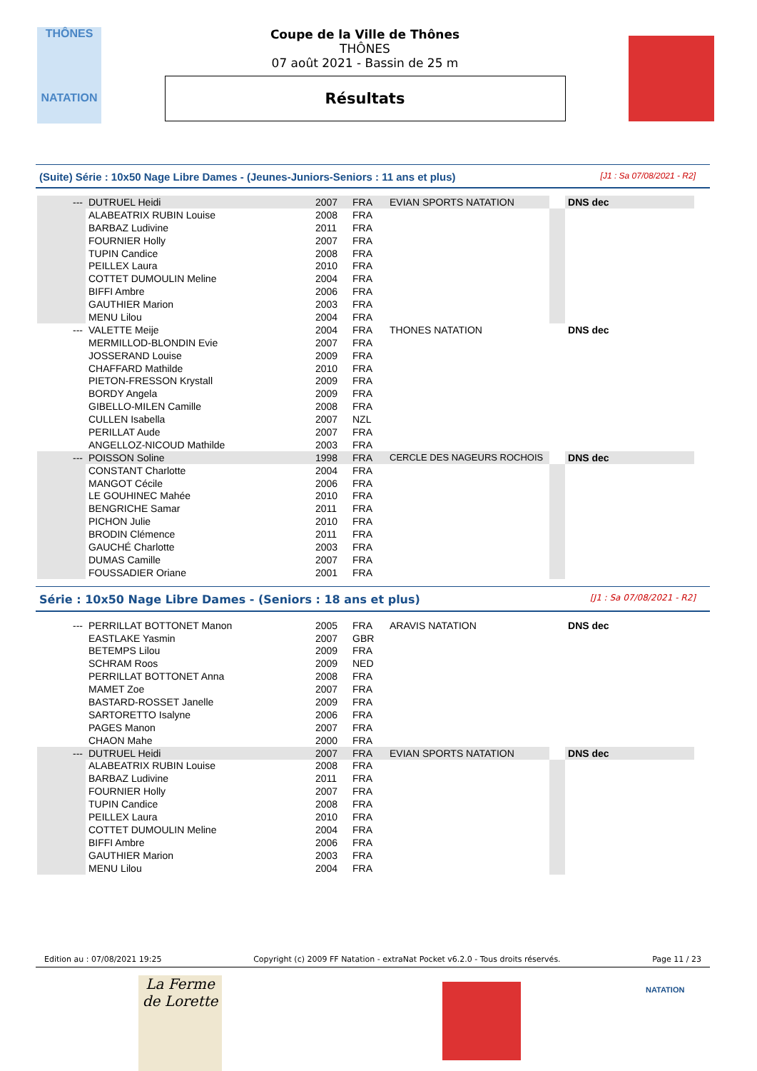THÔNES
NATATION
Coupe de la Ville de Thônes
THÔNES
07 août 2021 - Bassin de 25 m
Résultats
(Suite) Série : 10x50 Nage Libre Dames - (Jeunes-Juniors-Seniors : 11 ans et plus) [J1 : Sa 07/08/2021 - R2]
| --- | DUTRUEL Heidi | 2007 | FRA | EVIAN SPORTS NATATION | | DNS dec |
| | ALABEATRIX RUBIN Louise | 2008 | FRA | | | |
| | BARBAZ Ludivine | 2011 | FRA | | | |
| | FOURNIER Holly | 2007 | FRA | | | |
| | TUPIN Candice | 2008 | FRA | | | |
| | PEILLEX Laura | 2010 | FRA | | | |
| | COTTET DUMOULIN Meline | 2004 | FRA | | | |
| | BIFFI Ambre | 2006 | FRA | | | |
| | GAUTHIER Marion | 2003 | FRA | | | |
| | MENU Lilou | 2004 | FRA | | | |
| --- | VALETTE Meije | 2004 | FRA | THONES NATATION | | DNS dec |
| | MERMILLOD-BLONDIN Evie | 2007 | FRA | | | |
| | JOSSERAND Louise | 2009 | FRA | | | |
| | CHAFFARD Mathilde | 2010 | FRA | | | |
| | PIETON-FRESSON Krystall | 2009 | FRA | | | |
| | BORDY Angela | 2009 | FRA | | | |
| | GIBELLO-MILEN Camille | 2008 | FRA | | | |
| | CULLEN Isabella | 2007 | NZL | | | |
| | PERILLAT Aude | 2007 | FRA | | | |
| | ANGELLOZ-NICOUD Mathilde | 2003 | FRA | | | |
| --- | POISSON Soline | 1998 | FRA | CERCLE DES NAGEURS ROCHOIS | | DNS dec |
| | CONSTANT Charlotte | 2004 | FRA | | | |
| | MANGOT Cécile | 2006 | FRA | | | |
| | LE GOUHINEC Mahée | 2010 | FRA | | | |
| | BENGRICHE Samar | 2011 | FRA | | | |
| | PICHON Julie | 2010 | FRA | | | |
| | BRODIN Clémence | 2011 | FRA | | | |
| | GAUCHÉ Charlotte | 2003 | FRA | | | |
| | DUMAS Camille | 2007 | FRA | | | |
| | FOUSSADIER Oriane | 2001 | FRA | | | |
Série : 10x50 Nage Libre Dames - (Seniors : 18 ans et plus) [J1 : Sa 07/08/2021 - R2]
| --- | PERRILLAT BOTTONET Manon | 2005 | FRA | ARAVIS NATATION | | DNS dec |
| | EASTLAKE Yasmin | 2007 | GBR | | | |
| | BETEMPS Lilou | 2009 | FRA | | | |
| | SCHRAM Roos | 2009 | NED | | | |
| | PERRILLAT BOTTONET Anna | 2008 | FRA | | | |
| | MAMET Zoe | 2007 | FRA | | | |
| | BASTARD-ROSSET Janelle | 2009 | FRA | | | |
| | SARTORETTO Isalyne | 2006 | FRA | | | |
| | PAGES Manon | 2007 | FRA | | | |
| | CHAON Mahe | 2000 | FRA | | | |
| --- | DUTRUEL Heidi | 2007 | FRA | EVIAN SPORTS NATATION | | DNS dec |
| | ALABEATRIX RUBIN Louise | 2008 | FRA | | | |
| | BARBAZ Ludivine | 2011 | FRA | | | |
| | FOURNIER Holly | 2007 | FRA | | | |
| | TUPIN Candice | 2008 | FRA | | | |
| | PEILLEX Laura | 2010 | FRA | | | |
| | COTTET DUMOULIN Meline | 2004 | FRA | | | |
| | BIFFI Ambre | 2006 | FRA | | | |
| | GAUTHIER Marion | 2003 | FRA | | | |
| | MENU Lilou | 2004 | FRA | | | |
Edition au : 07/08/2021 19:25 Copyright (c) 2009 FF Natation - extraNat Pocket v6.2.0 - Tous droits réservés. Page 11 / 23
La Ferme de Lorette
NATATION